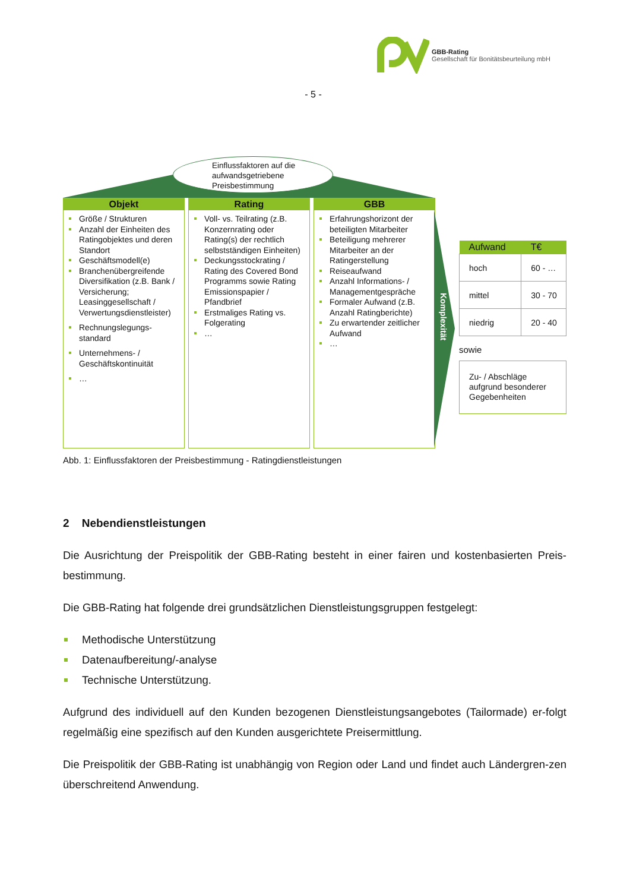GBB-Rating
Gesellschaft für Bonitätsbeurteilung mbH
- 5 -
Einflussfaktoren auf die aufwandsgetriebene Preisbestimmung
Objekt
Größe / Strukturen
Anzahl der Einheiten des Ratingobjektes und deren Standort
Geschäftsmodell(e)
Branchenübergreifende Diversifikation (z.B. Bank / Versicherung; Leasinggesellschaft / Verwertungsdienstleister)
Rechnungslegungs-standard
Unternehmens- / Geschäftskontinuität
…
Rating
Voll- vs. Teilrating (z.B. Konzernrating oder Rating(s) der rechtlich selbstständigen Einheiten)
Deckungsstockrating / Rating des Covered Bond Programms sowie Rating Emissionspapier / Pfandbrief
Erstmaliges Rating vs. Folgerating
…
GBB
Erfahrungshorizont der beteiligten Mitarbeiter
Beteiligung mehrerer Mitarbeiter an der Ratingerstellung
Reiseaufwand
Anzahl Informations- / Managementgespräche
Formaler Aufwand (z.B. Anzahl Ratingberichte)
Zu erwartender zeitlicher Aufwand
…
Komplexität
| Aufwand | T€ |
| --- | --- |
| hoch | 60 - … |
| mittel | 30 - 70 |
| niedrig | 20 - 40 |
sowie
Zu- / Abschläge aufgrund besonderer Gegebenheiten
Abb. 1: Einflussfaktoren der Preisbestimmung - Ratingdienstleistungen
2 Nebendienstleistungen
Die Ausrichtung der Preispolitik der GBB-Rating besteht in einer fairen und kostenbasierten Preis-bestimmung.
Die GBB-Rating hat folgende drei grundsätzlichen Dienstleistungsgruppen festgelegt:
Methodische Unterstützung
Datenaufbereitung/-analyse
Technische Unterstützung.
Aufgrund des individuell auf den Kunden bezogenen Dienstleistungsangebotes (Tailormade) er-folgt regelmäßig eine spezifisch auf den Kunden ausgerichtete Preisermittlung.
Die Preispolitik der GBB-Rating ist unabhängig von Region oder Land und findet auch Ländergren-zen überschreitend Anwendung.